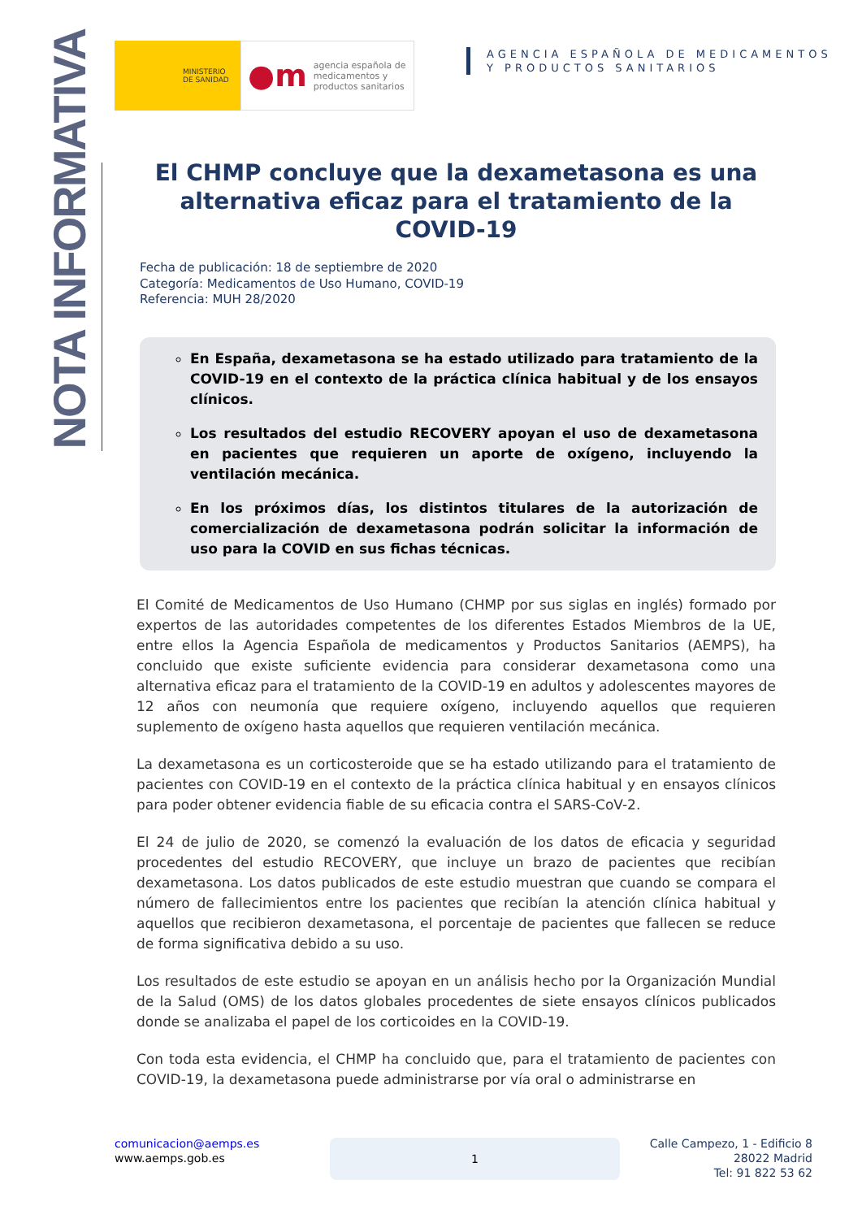MINISTERIO
DE SANIDAD
●m agencia española de
medicamentos y
productos sanitarios
AGENCIA ESPAÑOLA DE MEDICAMENTOS
Y PRODUCTOS SANITARIOS
NOTA INFORMATIVA
El CHMP concluye que la dexametasona es una alternativa eficaz para el tratamiento de la COVID-19
Fecha de publicación: 18 de septiembre de 2020
Categoría: Medicamentos de Uso Humano, COVID-19
Referencia: MUH 28/2020
En España, dexametasona se ha estado utilizado para tratamiento de la COVID-19 en el contexto de la práctica clínica habitual y de los ensayos clínicos.
Los resultados del estudio RECOVERY apoyan el uso de dexametasona en pacientes que requieren un aporte de oxígeno, incluyendo la ventilación mecánica.
En los próximos días, los distintos titulares de la autorización de comercialización de dexametasona podrán solicitar la información de uso para la COVID en sus fichas técnicas.
El Comité de Medicamentos de Uso Humano (CHMP por sus siglas en inglés) formado por expertos de las autoridades competentes de los diferentes Estados Miembros de la UE, entre ellos la Agencia Española de medicamentos y Productos Sanitarios (AEMPS), ha concluido que existe suficiente evidencia para considerar dexametasona como una alternativa eficaz para el tratamiento de la COVID-19 en adultos y adolescentes mayores de 12 años con neumonía que requiere oxígeno, incluyendo aquellos que requieren suplemento de oxígeno hasta aquellos que requieren ventilación mecánica.
La dexametasona es un corticosteroide que se ha estado utilizando para el tratamiento de pacientes con COVID-19 en el contexto de la práctica clínica habitual y en ensayos clínicos para poder obtener evidencia fiable de su eficacia contra el SARS-CoV-2.
El 24 de julio de 2020, se comenzó la evaluación de los datos de eficacia y seguridad procedentes del estudio RECOVERY, que incluye un brazo de pacientes que recibían dexametasona. Los datos publicados de este estudio muestran que cuando se compara el número de fallecimientos entre los pacientes que recibían la atención clínica habitual y aquellos que recibieron dexametasona, el porcentaje de pacientes que fallecen se reduce de forma significativa debido a su uso.
Los resultados de este estudio se apoyan en un análisis hecho por la Organización Mundial de la Salud (OMS) de los datos globales procedentes de siete ensayos clínicos publicados donde se analizaba el papel de los corticoides en la COVID-19.
Con toda esta evidencia, el CHMP ha concluido que, para el tratamiento de pacientes con COVID-19, la dexametasona puede administrarse por vía oral o administrarse en
comunicacion@aemps.es
www.aemps.gob.es
1
Calle Campezo, 1 - Edificio 8
28022 Madrid
Tel: 91 822 53 62